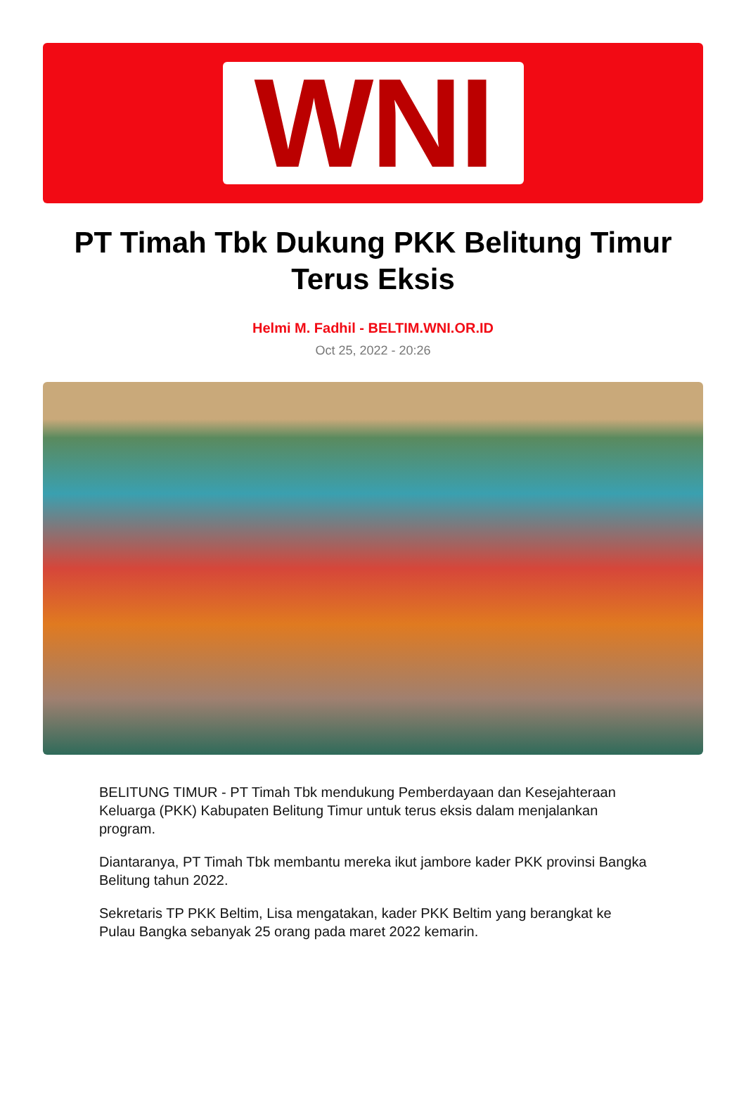WNI
PT Timah Tbk Dukung PKK Belitung Timur Terus Eksis
Helmi M. Fadhil - BELTIM.WNI.OR.ID
Oct 25, 2022 - 20:26
BELITUNG TIMUR - PT Timah Tbk mendukung Pemberdayaan dan Kesejahteraan Keluarga (PKK) Kabupaten Belitung Timur untuk terus eksis dalam menjalankan program.
Diantaranya, PT Timah Tbk membantu mereka ikut jambore kader PKK provinsi Bangka Belitung tahun 2022.
Sekretaris TP PKK Beltim, Lisa mengatakan, kader PKK Beltim yang berangkat ke Pulau Bangka sebanyak 25 orang pada maret 2022 kemarin.